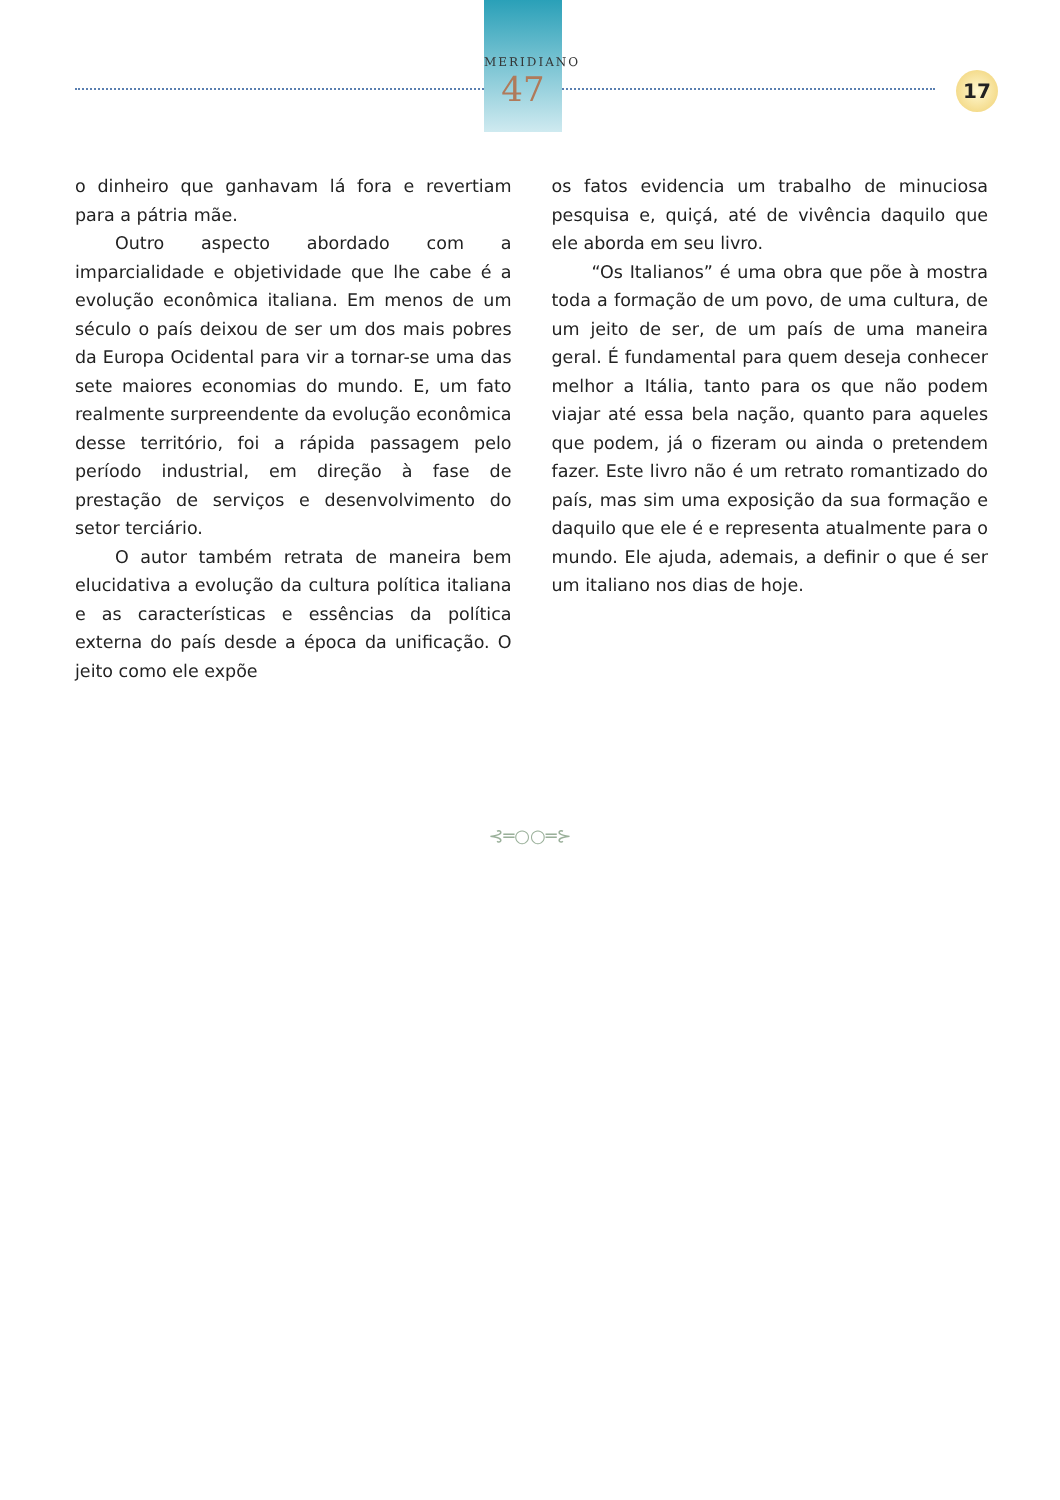MERIDIANO
47
17
o dinheiro que ganhavam lá fora e revertiam para a pátria mãe.
Outro aspecto abordado com a imparcialidade e objetividade que lhe cabe é a evolução econômica italiana. Em menos de um século o país deixou de ser um dos mais pobres da Europa Ocidental para vir a tornar-se uma das sete maiores economias do mundo. E, um fato realmente surpreendente da evolução econômica desse território, foi a rápida passagem pelo período industrial, em direção à fase de prestação de serviços e desenvolvimento do setor terciário.
O autor também retrata de maneira bem elucidativa a evolução da cultura política italiana e as características e essências da política externa do país desde a época da unificação. O jeito como ele expõe
os fatos evidencia um trabalho de minuciosa pesquisa e, quiçá, até de vivência daquilo que ele aborda em seu livro.
“Os Italianos” é uma obra que põe à mostra toda a formação de um povo, de uma cultura, de um jeito de ser, de um país de uma maneira geral. É fundamental para quem deseja conhecer melhor a Itália, tanto para os que não podem viajar até essa bela nação, quanto para aqueles que podem, já o fizeram ou ainda o pretendem fazer. Este livro não é um retrato romantizado do país, mas sim uma exposição da sua formação e daquilo que ele é e representa atualmente para o mundo. Ele ajuda, ademais, a definir o que é ser um italiano nos dias de hoje.
⊰═○○═⊱